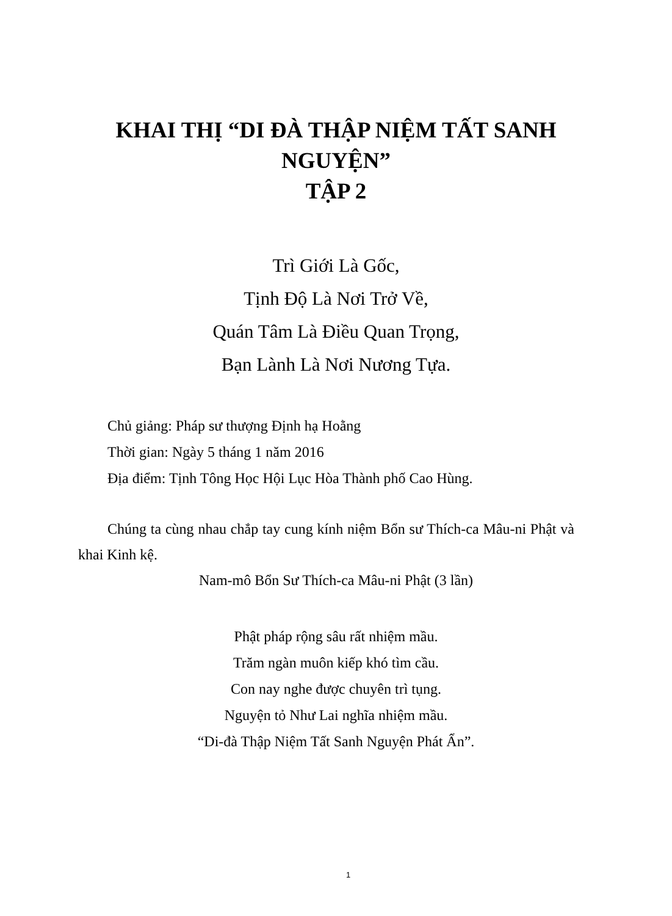KHAI THỊ “DI ĐÀ THẬP NIỆM TẤT SANH
NGUYỆN”
TẬP 2
Trì Giới Là Gốc,
Tịnh Độ Là Nơi Trở Về,
Quán Tâm Là Điều Quan Trọng,
Bạn Lành Là Nơi Nương Tựa.
Chủ giảng: Pháp sư thượng Định hạ Hoằng
Thời gian: Ngày 5 tháng 1 năm 2016
Địa điểm: Tịnh Tông Học Hội Lục Hòa Thành phố Cao Hùng.
Chúng ta cùng nhau chắp tay cung kính niệm Bổn sư Thích-ca Mâu-ni Phật và khai Kinh kệ.
Nam-mô Bổn Sư Thích-ca Mâu-ni Phật (3 lần)
Phật pháp rộng sâu rất nhiệm mầu.
Trăm ngàn muôn kiếp khó tìm cầu.
Con nay nghe được chuyên trì tụng.
Nguyện tỏ Như Lai nghĩa nhiệm mầu.
“Di-đà Thập Niệm Tất Sanh Nguyện Phát Ẩn”.
1